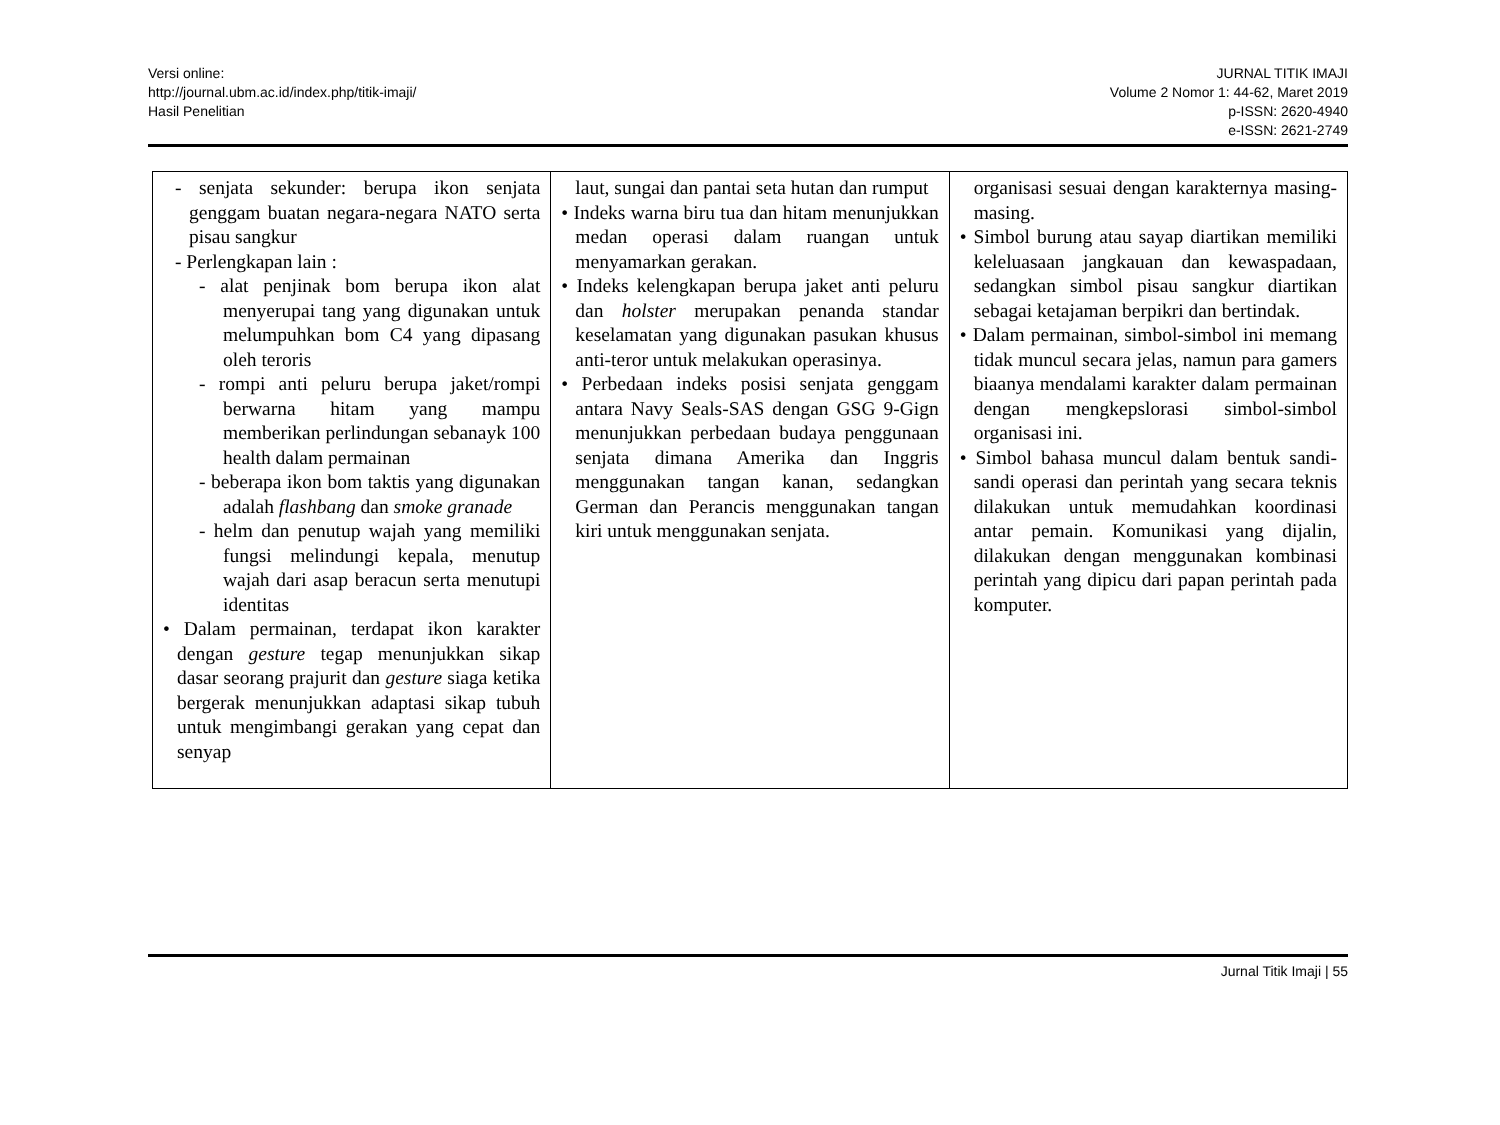Versi online:
http://journal.ubm.ac.id/index.php/titik-imaji/
Hasil Penelitian
JURNAL TITIK IMAJI
Volume 2 Nomor 1: 44-62, Maret 2019
p-ISSN: 2620-4940
e-ISSN: 2621-2749
| - senjata sekunder: berupa ikon senjata genggam buatan negara-negara NATO serta pisau sangkur - Perlengkapan lain : - alat penjinak bom berupa ikon alat menyerupai tang yang digunakan untuk melumpuhkan bom C4 yang dipasang oleh teroris - rompi anti peluru berupa jaket/rompi berwarna hitam yang mampu memberikan perlindungan sebanayk 100 health dalam permainan - beberapa ikon bom taktis yang digunakan adalah flashbang dan smoke granade - helm dan penutup wajah yang memiliki fungsi melindungi kepala, menutup wajah dari asap beracun serta menutupi identitas • Dalam permainan, terdapat ikon karakter dengan gesture tegap menunjukkan sikap dasar seorang prajurit dan gesture siaga ketika bergerak menunjukkan adaptasi sikap tubuh untuk mengimbangi gerakan yang cepat dan senyap | laut, sungai dan pantai seta hutan dan rumput • Indeks warna biru tua dan hitam menunjukkan medan operasi dalam ruangan untuk menyamarkan gerakan. • Indeks kelengkapan berupa jaket anti peluru dan holster merupakan penanda standar keselamatan yang digunakan pasukan khusus anti-teror untuk melakukan operasinya. • Perbedaan indeks posisi senjata genggam antara Navy Seals-SAS dengan GSG 9-Gign menunjukkan perbedaan budaya penggunaan senjata dimana Amerika dan Inggris menggunakan tangan kanan, sedangkan German dan Perancis menggunakan tangan kiri untuk menggunakan senjata. | organisasi sesuai dengan karakternya masing-masing. • Simbol burung atau sayap diartikan memiliki keleluasaan jangkauan dan kewaspadaan, sedangkan simbol pisau sangkur diartikan sebagai ketajaman berpikri dan bertindak. • Dalam permainan, simbol-simbol ini memang tidak muncul secara jelas, namun para gamers biaanya mendalami karakter dalam permainan dengan mengkepslorasi simbol-simbol organisasi ini. • Simbol bahasa muncul dalam bentuk sandi-sandi operasi dan perintah yang secara teknis dilakukan untuk memudahkan koordinasi antar pemain. Komunikasi yang dijalin, dilakukan dengan menggunakan kombinasi perintah yang dipicu dari papan perintah pada komputer. |
Jurnal Titik Imaji | 55